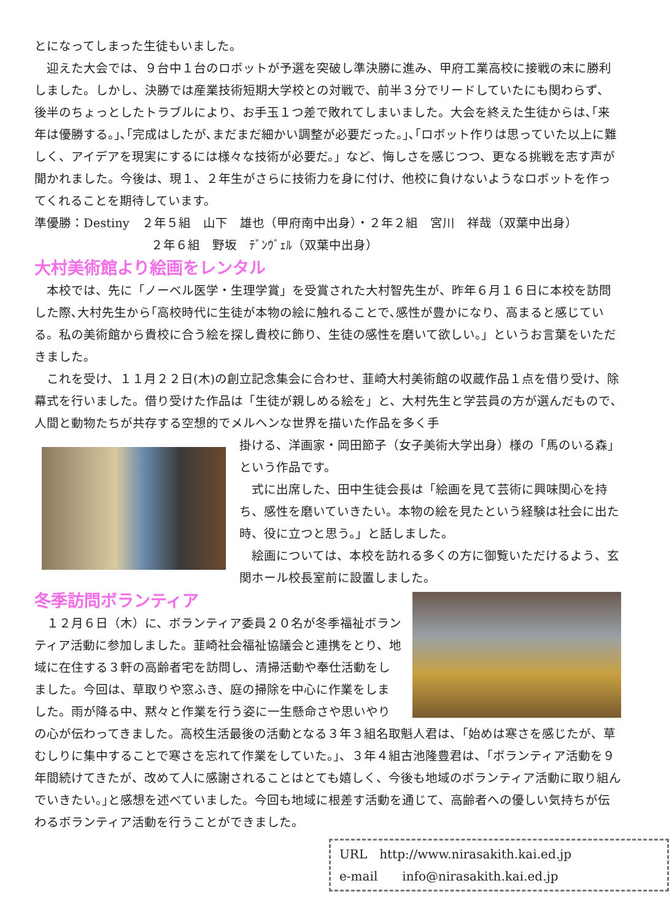とになってしまった生徒もいました。
　迎えた大会では、９台中１台のロボットが予選を突破し準決勝に進み、甲府工業高校に接戦の末に勝利しました。しかし、決勝では産業技術短期大学校との対戦で、前半３分でリードしていたにも関わらず、後半のちょっとしたトラブルにより、お手玉１つ差で敗れてしまいました。大会を終えた生徒からは､｢来年は優勝する。｣､｢完成はしたが､まだまだ細かい調整が必要だった。｣､｢ロボット作りは思っていた以上に難しく、アイデアを現実にするには様々な技術が必要だ。」など、悔しさを感じつつ、更なる挑戦を志す声が聞かれました。今後は、現１、２年生がさらに技術力を身に付け、他校に負けないようなロボットを作ってくれることを期待しています。
準優勝：Destiny　２年５組　山下　雄也（甲府南中出身）・２年２組　宮川　祥哉（双葉中出身）
２年６組　野坂　ﾃﾞﾝｳﾞｪﾙ（双葉中出身）
大村美術館より絵画をレンタル
　本校では、先に「ノーベル医学・生理学賞」を受賞された大村智先生が、昨年６月１６日に本校を訪問した際､大村先生から｢高校時代に生徒が本物の絵に触れることで､感性が豊かになり、高まると感じている。私の美術館から貴校に合う絵を探し貴校に飾り、生徒の感性を磨いて欲しい。」というお言葉をいただきました。
　これを受け、１１月２２日(木)の創立記念集会に合わせ、韮崎大村美術館の収蔵作品１点を借り受け、除幕式を行いました。借り受けた作品は「生徒が親しめる絵を」と、大村先生と学芸員の方が選んだもので､人間と動物たちが共存する空想的でメルヘンな世界を描いた作品を多く手
掛ける、洋画家・岡田節子（女子美術大学出身）様の「馬のいる森」という作品です。
　式に出席した、田中生徒会長は「絵画を見て芸術に興味関心を持ち、感性を磨いていきたい。本物の絵を見たという経験は社会に出た時、役に立つと思う。」と話しました。
　絵画については、本校を訪れる多くの方に御覧いただけるよう、玄関ホール校長室前に設置しました。
冬季訪問ボランティア
　１２月６日（木）に、ボランティア委員２０名が冬季福祉ボランティア活動に参加しました。韮崎社会福祉協議会と連携をとり、地域に在住する３軒の高齢者宅を訪問し、清掃活動や奉仕活動をしました。今回は、草取りや窓ふき、庭の掃除を中心に作業をしました。雨が降る中、黙々と作業を行う姿に一生懸命さや思いやりの心が伝わってきました。高校生活最後の活動となる３年３組名取魁人君は、｢始めは寒さを感じたが、草むしりに集中することで寒さを忘れて作業をしていた。｣、３年４組古池隆豊君は、｢ボランティア活動を９年間続けてきたが、改めて人に感謝されることはとても嬉しく、今後も地域のボランティア活動に取り組んでいきたい。｣と感想を述べていました。今回も地域に根差す活動を通じて、高齢者への優しい気持ちが伝わるボランティア活動を行うことができました。
URL　http://www.nirasakith.kai.ed.jp
e-mail　　info@nirasakith.kai.ed.jp